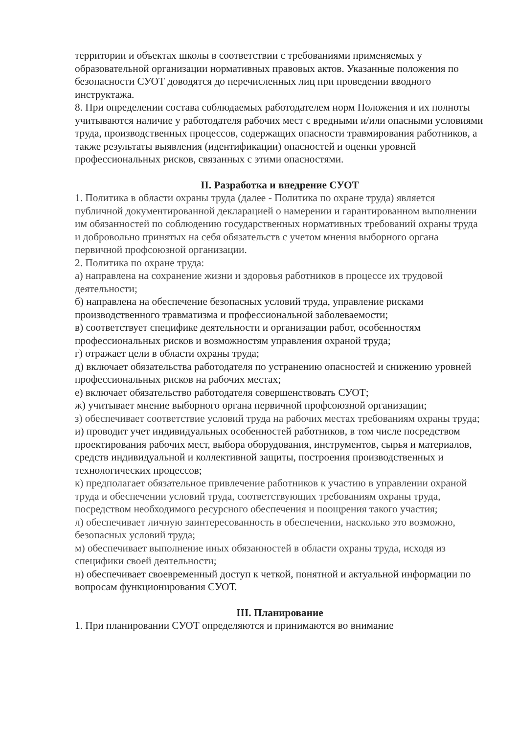территории и объектах школы в соответствии с требованиями применяемых у образовательной организации нормативных правовых актов. Указанные положения по безопасности СУОТ доводятся до перечисленных лиц при проведении вводного инструктажа.
8. При определении состава соблюдаемых работодателем норм Положения и их полноты учитываются наличие у работодателя рабочих мест с вредными и/или опасными условиями труда, производственных процессов, содержащих опасности травмирования работников, а также результаты выявления (идентификации) опасностей и оценки уровней профессиональных рисков, связанных с этими опасностями.
II. Разработка и внедрение СУОТ
1. Политика в области охраны труда (далее - Политика по охране труда) является публичной документированной декларацией о намерении и гарантированном выполнении им обязанностей по соблюдению государственных нормативных требований охраны труда и добровольно принятых на себя обязательств с учетом мнения выборного органа первичной профсоюзной организации.
2. Политика по охране труда:
а) направлена на сохранение жизни и здоровья работников в процессе их трудовой деятельности;
б) направлена на обеспечение безопасных условий труда, управление рисками производственного травматизма и профессиональной заболеваемости;
в) соответствует специфике деятельности и организации работ, особенностям профессиональных рисков и возможностям управления охраной труда;
г) отражает цели в области охраны труда;
д) включает обязательства работодателя по устранению опасностей и снижению уровней профессиональных рисков на рабочих местах;
е) включает обязательство работодателя совершенствовать СУОТ;
ж) учитывает мнение выборного органа первичной профсоюзной организации;
з) обеспечивает соответствие условий труда на рабочих местах требованиям охраны труда;
и) проводит учет индивидуальных особенностей работников, в том числе посредством проектирования рабочих мест, выбора оборудования, инструментов, сырья и материалов, средств индивидуальной и коллективной защиты, построения производственных и технологических процессов;
к) предполагает обязательное привлечение работников к участию в управлении охраной труда и обеспечении условий труда, соответствующих требованиям охраны труда, посредством необходимого ресурсного обеспечения и поощрения такого участия;
л) обеспечивает личную заинтересованность в обеспечении, насколько это возможно, безопасных условий труда;
м) обеспечивает выполнение иных обязанностей в области охраны труда, исходя из специфики своей деятельности;
н) обеспечивает своевременный доступ к четкой, понятной и актуальной информации по вопросам функционирования СУОТ.
III. Планирование
1. При планировании СУОТ определяются и принимаются во внимание